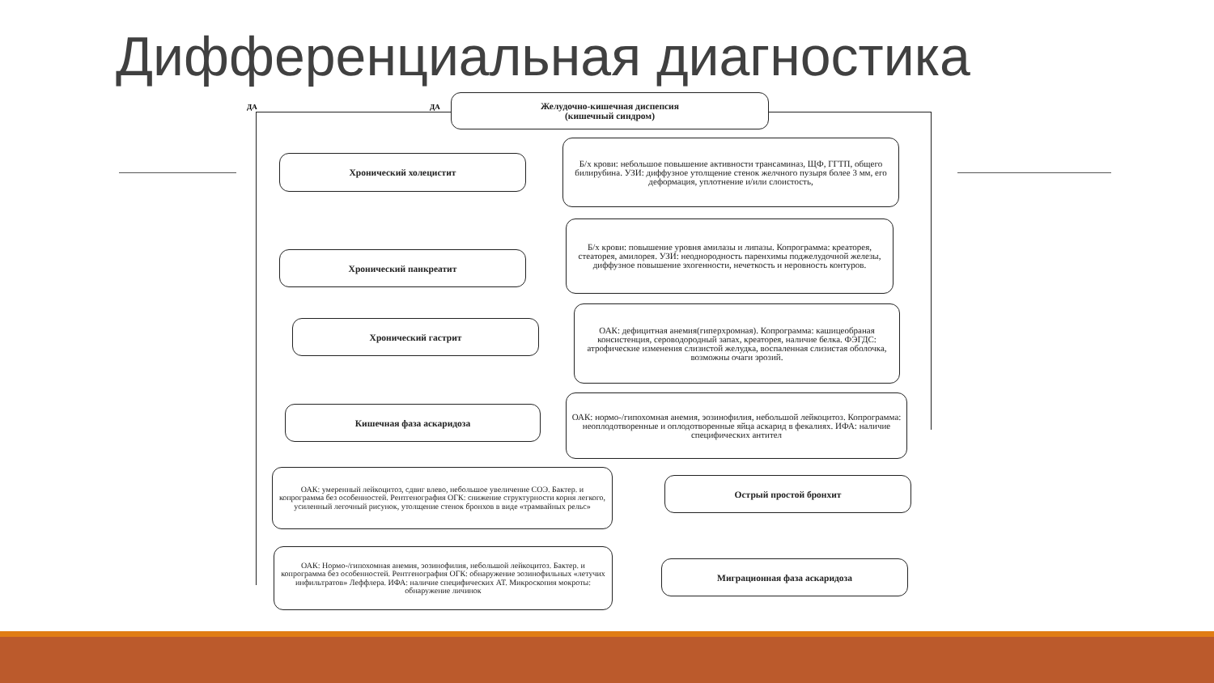Дифференциальная диагностика
ДА ДА
Желудочно-кишечная диспепсия
(кишечный синдром)
Хронический холецистит
Б/х крови: небольшое повышение активности трансаминаз, ЩФ, ГГТП, общего билирубина. УЗИ: диффузное утолщение стенок желчного пузыря более 3 мм, его деформация, уплотнение и/или слоистость,
Хронический панкреатит
Б/х крови: повышение уровня амилазы и липазы. Копрограмма: креаторея, стеаторея, амилорея. УЗИ: неоднородность паренхимы поджелудочной железы, диффузное повышение эхогенности, нечеткость и неровность контуров.
Хронический гастрит
ОАК: дефицитная анемия(гиперхромная). Копрограмма: кашицеобраная консистенция, сероводородный запах, креаторея, наличие белка. ФЭГДС: атрофические изменения слизистой желудка, воспаленная слизистая оболочка, возможны очаги эрозий.
Кишечная фаза аскаридоза
ОАК: нормо-/гипохомная анемия, эозинофилия, небольшой лейкоцитоз. Копрограмма: неоплодотворенные и оплодотворенные яйца аскарид в фекалиях. ИФА: наличие специфических антител
ОАК: умеренный лейкоцитоз, сдвиг влево, небольшое увеличение СОЭ. Бактер. и копрограмма без особенностей. Рентгенография ОГК: снижение структурности корня легкого, усиленный легочный рисунок, утолщение стенок бронхов в виде «трамвайных рельс»
Острый простой бронхит
ОАК: Нормо-/гипохомная анемия, эозинофилия, небольшой лейкоцитоз. Бактер. и копрограмма без особенностей. Рентгенография ОГК: обнаружение эозинофильных «летучих инфильтратов» Леффлера. ИФА: наличие специфических АТ. Микроскопия мокроты: обнаружение личинок
Миграционная фаза аскаридоза